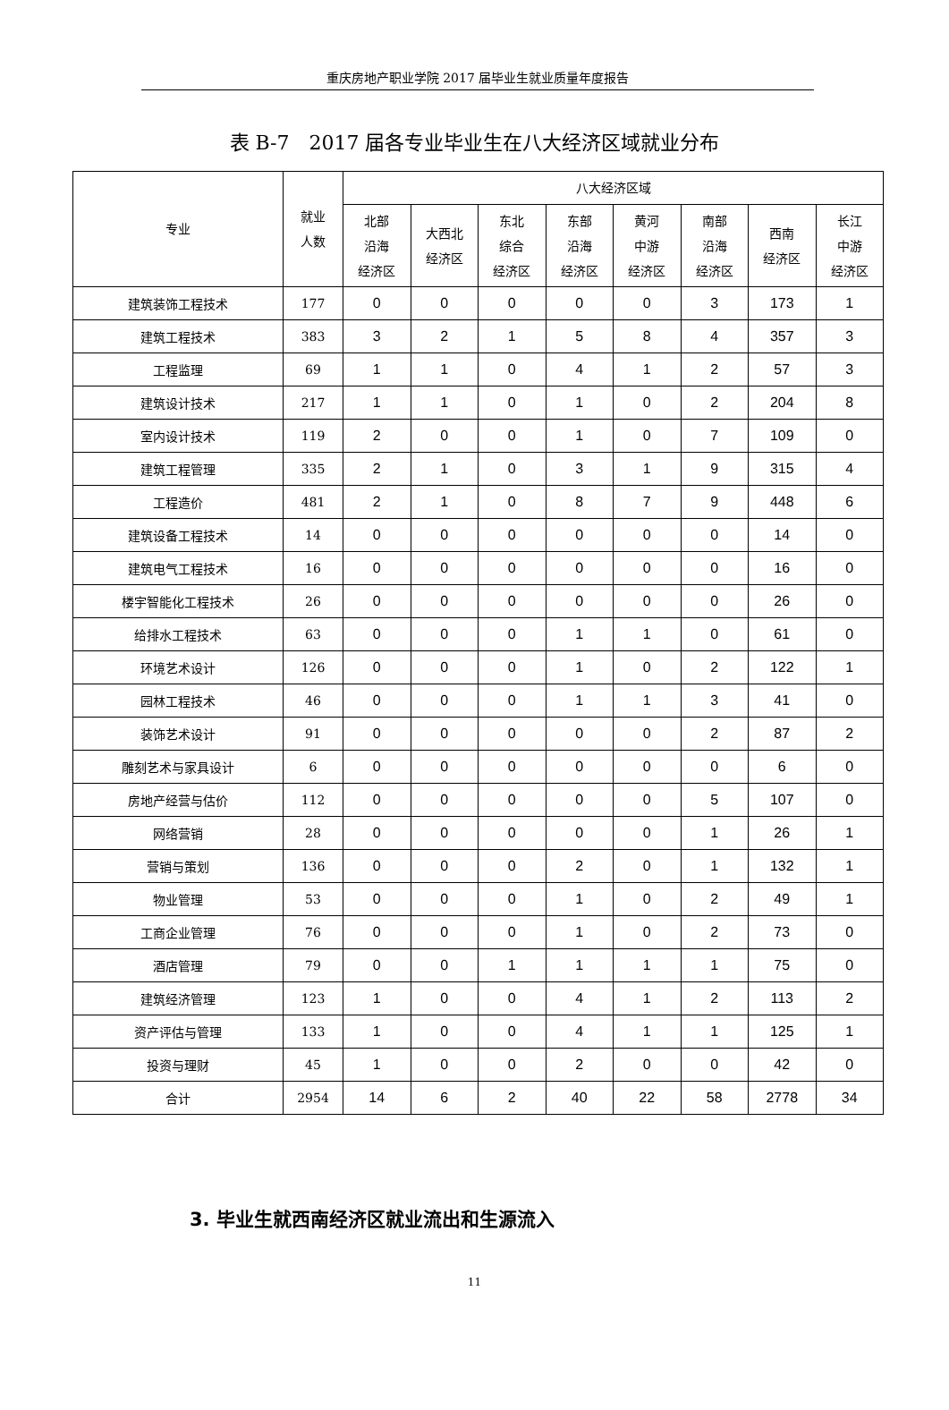重庆房地产职业学院 2017 届毕业生就业质量年度报告
表 B-7　2017 届各专业毕业生在八大经济区域就业分布
| 专业 | 就业 人数 | 八大经济区域 | | | | | | | |
| --- | --- | --- | --- | --- | --- | --- | --- | --- | --- |
| | | 北部 沿海 经济区 | 大西北 经济区 | 东北 综合 经济区 | 东部 沿海 经济区 | 黄河 中游 经济区 | 南部 沿海 经济区 | 西南 经济区 | 长江 中游 经济区 |
| 建筑装饰工程技术 | 177 | 0 | 0 | 0 | 0 | 0 | 3 | 173 | 1 |
| 建筑工程技术 | 383 | 3 | 2 | 1 | 5 | 8 | 4 | 357 | 3 |
| 工程监理 | 69 | 1 | 1 | 0 | 4 | 1 | 2 | 57 | 3 |
| 建筑设计技术 | 217 | 1 | 1 | 0 | 1 | 0 | 2 | 204 | 8 |
| 室内设计技术 | 119 | 2 | 0 | 0 | 1 | 0 | 7 | 109 | 0 |
| 建筑工程管理 | 335 | 2 | 1 | 0 | 3 | 1 | 9 | 315 | 4 |
| 工程造价 | 481 | 2 | 1 | 0 | 8 | 7 | 9 | 448 | 6 |
| 建筑设备工程技术 | 14 | 0 | 0 | 0 | 0 | 0 | 0 | 14 | 0 |
| 建筑电气工程技术 | 16 | 0 | 0 | 0 | 0 | 0 | 0 | 16 | 0 |
| 楼宇智能化工程技术 | 26 | 0 | 0 | 0 | 0 | 0 | 0 | 26 | 0 |
| 给排水工程技术 | 63 | 0 | 0 | 0 | 1 | 1 | 0 | 61 | 0 |
| 环境艺术设计 | 126 | 0 | 0 | 0 | 1 | 0 | 2 | 122 | 1 |
| 园林工程技术 | 46 | 0 | 0 | 0 | 1 | 1 | 3 | 41 | 0 |
| 装饰艺术设计 | 91 | 0 | 0 | 0 | 0 | 0 | 2 | 87 | 2 |
| 雕刻艺术与家具设计 | 6 | 0 | 0 | 0 | 0 | 0 | 0 | 6 | 0 |
| 房地产经营与估价 | 112 | 0 | 0 | 0 | 0 | 0 | 5 | 107 | 0 |
| 网络营销 | 28 | 0 | 0 | 0 | 0 | 0 | 1 | 26 | 1 |
| 营销与策划 | 136 | 0 | 0 | 0 | 2 | 0 | 1 | 132 | 1 |
| 物业管理 | 53 | 0 | 0 | 0 | 1 | 0 | 2 | 49 | 1 |
| 工商企业管理 | 76 | 0 | 0 | 0 | 1 | 0 | 2 | 73 | 0 |
| 酒店管理 | 79 | 0 | 0 | 1 | 1 | 1 | 1 | 75 | 0 |
| 建筑经济管理 | 123 | 1 | 0 | 0 | 4 | 1 | 2 | 113 | 2 |
| 资产评估与管理 | 133 | 1 | 0 | 0 | 4 | 1 | 1 | 125 | 1 |
| 投资与理财 | 45 | 1 | 0 | 0 | 2 | 0 | 0 | 42 | 0 |
| 合计 | 2954 | 14 | 6 | 2 | 40 | 22 | 58 | 2778 | 34 |
3. 毕业生就西南经济区就业流出和生源流入
11